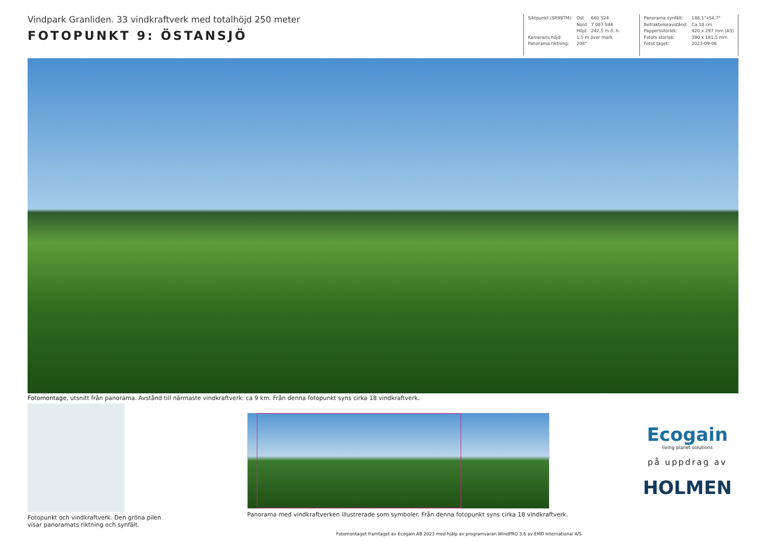Vindpark Granliden. 33 vindkraftverk med totalhöjd 250 meter
FOTOPUNKT 9: ÖSTANSJÖ
| Siktpunkt (SR99TM): | Ost | 660 524 |
| | Nord | 7 087 044 |
| | Höjd | 242,5 m ö. h. |
| Kamerans höjd: | 1,5 m över mark | |
| Panorama riktning: | 208° | |
| Panorama synfält: | 188,1°x54,7° |
| Betraktelseavstånd: | Ca 18 cm |
| Pappersstorlek: | 420 x 297 mm (A3) |
| Fotots storlek: | 390 x 181,5 mm |
| Fotot taget: | 2023-09-06 |
Fotomontage, utsnitt från panorama. Avstånd till närmaste vindkraftverk: ca 9 km. Från denna fotopunkt syns cirka 18 vindkraftverk.
Fotopunkt och vindkraftverk. Den gröna pilen visar panoramats riktning och synfält.
Panorama med vindkraftverken illustrerade som symboler. Från denna fotopunkt syns cirka 18 vindkraftverk.
Ecogain
living planet solutions
på uppdrag av
HOLMEN
Fotomontaget framtaget av Ecogain AB 2023 med hjälp av programvaran WindPRO 3.6 av EMD International A/S.